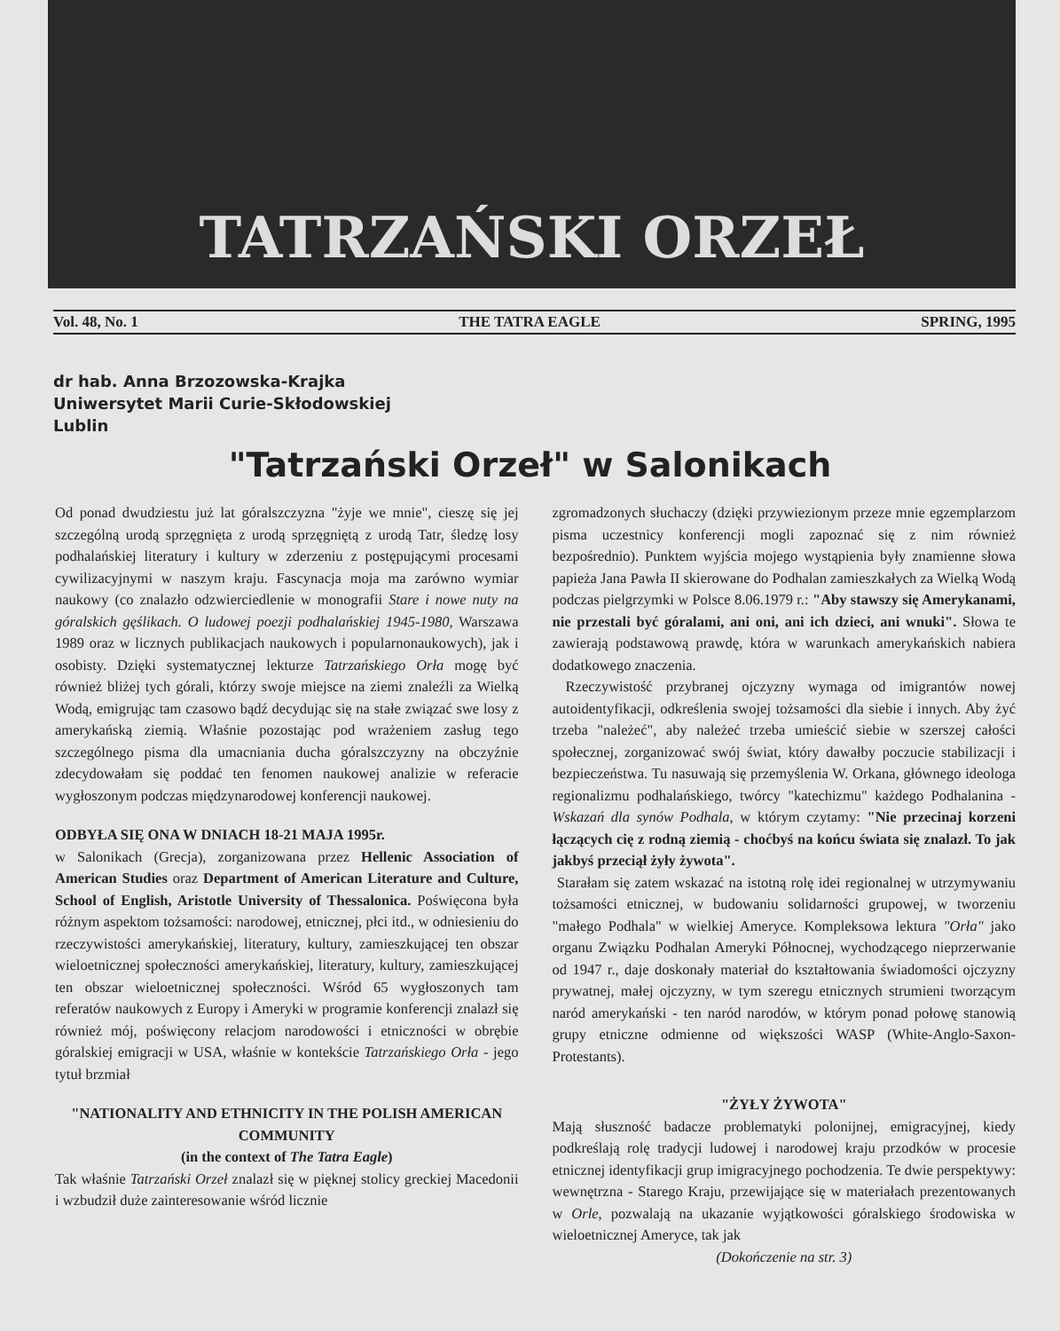TATRZAŃSKI ORZEŁ
Vol. 48, No. 1 THE TATRA EAGLE SPRING, 1995
dr hab. Anna Brzozowska-Krajka
Uniwersytet Marii Curie-Skłodowskiej
Lublin
"Tatrzański Orzeł" w Salonikach
Od ponad dwudziestu już lat góralszczyzna "żyje we mnie", cieszę się jej szczególną urodą sprzęgnięta z urodą sprzęgniętą z urodą Tatr, śledzę losy podhalańskiej literatury i kultury w zderzeniu z postępującymi procesami cywilizacyjnymi w naszym kraju. Fascynacja moja ma zarówno wymiar naukowy (co znalazło odzwierciedlenie w monografii Stare i nowe nuty na góralskich gęślikach. O ludowej poezji podhalańskiej 1945-1980, Warszawa 1989 oraz w licznych publikacjach naukowych i popularnonaukowych), jak i osobisty. Dzięki systematycznej lekturze Tatrzańskiego Orła mogę być również bliżej tych górali, którzy swoje miejsce na ziemi znaleźli za Wielką Wodą, emigrując tam czasowo bądź decydując się na stałe związać swe losy z amerykańską ziemią. Właśnie pozostając pod wrażeniem zasług tego szczególnego pisma dla umacniania ducha góralszczyzny na obczyźnie zdecydowałam się poddać ten fenomen naukowej analizie w referacie wygłoszonym podczas międzynarodowej konferencji naukowej.
ODBYŁA SIĘ ONA W DNIACH 18-21 MAJA 1995r.
w Salonikach (Grecja), zorganizowana przez Hellenic Association of American Studies oraz Department of American Literature and Culture, School of English, Aristotle University of Thessalonica. Poświęcona była różnym aspektom tożsamości: narodowej, etnicznej, płci itd., w odniesieniu do rzeczywistości amerykańskiej, literatury, kultury, zamieszkującej ten obszar wieloetnicznej społeczności amerykańskiej, literatury, kultury, zamieszkującej ten obszar wieloetnicznej społeczności. Wśród 65 wygłoszonych tam referatów naukowych z Europy i Ameryki w programie konferencji znalazł się również mój, poświęcony relacjom narodowości i etniczności w obrębie góralskiej emigracji w USA, właśnie w kontekście Tatrzańskiego Orła - jego tytuł brzmiał
"NATIONALITY AND ETHNICITY IN THE POLISH AMERICAN COMMUNITY
(in the context of The Tatra Eagle)
Tak właśnie Tatrzański Orzeł znalazł się w pięknej stolicy greckiej Macedonii i wzbudził duże zainteresowanie wśród licznie
zgromadzonych słuchaczy (dzięki przywiezionym przeze mnie egzemplarzom pisma uczestnicy konferencji mogli zapoznać się z nim również bezpośrednio). Punktem wyjścia mojego wystąpienia były znamienne słowa papieża Jana Pawła II skierowane do Podhalan zamieszkałych za Wielką Wodą podczas pielgrzymki w Polsce 8.06.1979 r.: "Aby stawszy się Amerykanami, nie przestali być góralami, ani oni, ani ich dzieci, ani wnuki". Słowa te zawierają podstawową prawdę, która w warunkach amerykańskich nabiera dodatkowego znaczenia.
Rzeczywistość przybranej ojczyzny wymaga od imigrantów nowej autoidentyfikacji, odkreślenia swojej tożsamości dla siebie i innych. Aby żyć trzeba "należeć", aby należeć trzeba umieścić siebie w szerszej całości społecznej, zorganizować swój świat, który dawałby poczucie stabilizacji i bezpieczeństwa. Tu nasuwają się przemyślenia W. Orkana, głównego ideologa regionalizmu podhalańskiego, twórcy "katechizmu" każdego Podhalanina - Wskazań dla synów Podhala, w którym czytamy: "Nie przecinaj korzeni łączących cię z rodną ziemią - choćbyś na końcu świata się znalazł. To jak jakbyś przeciął żyły żywota".
Starałam się zatem wskazać na istotną rolę idei regionalnej w utrzymywaniu tożsamości etnicznej, w budowaniu solidarności grupowej, w tworzeniu "małego Podhala" w wielkiej Ameryce. Kompleksowa lektura "Orła" jako organu Związku Podhalan Ameryki Północnej, wychodzącego nieprzerwanie od 1947 r., daje doskonały materiał do kształtowania świadomości ojczyzny prywatnej, małej ojczyzny, w tym szeregu etnicznych strumieni tworzącym naród amerykański - ten naród narodów, w którym ponad połowę stanowią grupy etniczne odmienne od większości WASP (White-Anglo-Saxon-Protestants).
"ŻYŁY ŻYWOTA"
Mają słuszność badacze problematyki polonijnej, emigracyjnej, kiedy podkreślają rolę tradycji ludowej i narodowej kraju przodków w procesie etnicznej identyfikacji grup imigracyjnego pochodzenia. Te dwie perspektywy: wewnętrzna - Starego Kraju, przewijające się w materiałach prezentowanych w Orle, pozwalają na ukazanie wyjątkowości góralskiego środowiska w wieloetnicznej Ameryce, tak jak
(Dokończenie na str. 3)